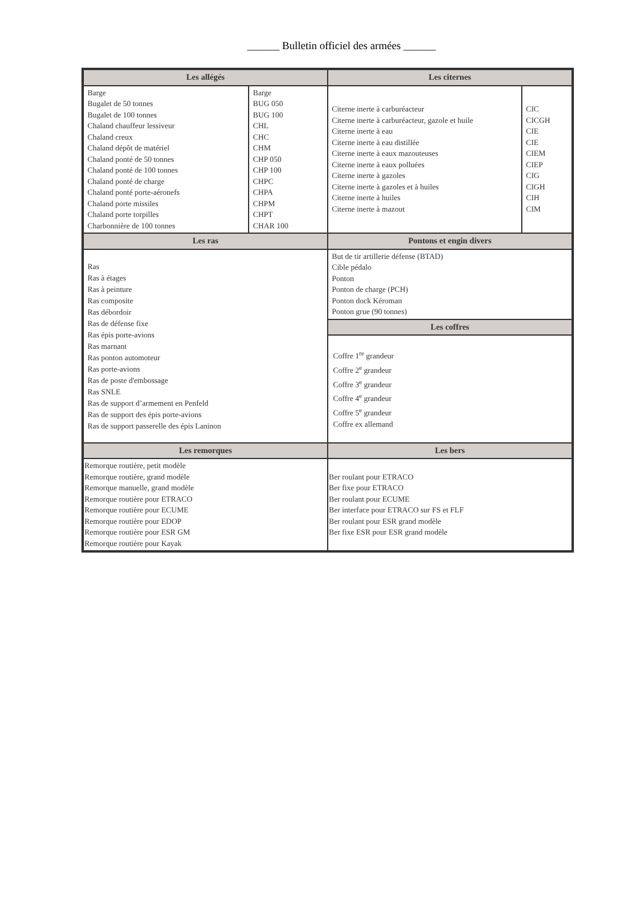______ Bulletin officiel des armées ______
| Les allégés | | Les citernes | |
| --- | --- | --- | --- |
| Barge Bugalet de 50 tonnes Bugalet de 100 tonnes Chaland chauffeur lessiveur Chaland creux Chaland dépôt de matériel Chaland ponté de 50 tonnes Chaland ponté de 100 tonnes Chaland ponté de charge Chaland ponté porte-aéronefs Chaland porte missiles Chaland porte torpilles Charbonnière de 100 tonnes | Barge BUG 050 BUG 100 CHL CHC CHM CHP 050 CHP 100 CHPC CHPA CHPM CHPT CHAR 100 | Citerne inerte à carburéacteur Citerne inerte à carburéacteur, gazole et huile Citerne inerte à eau Citerne inerte à eau distillée Citerne inerte à eaux mazouteuses Citerne inerte à eaux polluées Citerne inerte à gazoles Citerne inerte à gazoles et à huiles Citerne inerte à huiles Citerne inerte à mazout | CIC CICGH CIE CIE CIEM CIEP CIG CIGH CIH CIM |
| Les ras | | Pontons et engin divers | |
| Ras Ras à étages Ras à peinture Ras composite Ras débordoir Ras de défense fixe Ras épis porte-avions Ras marnant Ras ponton automoteur Ras porte-avions Ras de poste d'embossage Ras SNLE Ras de support d’armement en Penfeld Ras de support des épis porte-avions Ras de support passerelle des épis Laninon | | But de tir artillerie défense (BTAD) Cible pédalo Ponton Ponton de charge (PCH) Ponton dock Kéroman Ponton grue (90 tonnes) | |
| | | Les coffres | |
| | | Coffre 1<sup>re</sup> grandeur Coffre 2<sup>e</sup> grandeur Coffre 3<sup>e</sup> grandeur Coffre 4<sup>e</sup> grandeur Coffre 5<sup>e</sup> grandeur Coffre ex allemand | |
| Les remorques | | Les bers | |
| Remorque routière, petit modèle Remorque routière, grand modèle Remorque manuelle, grand modèle Remorque routière pour ETRACO Remorque routière pour ECUME Remorque routière pour EDOP Remorque routière pour ESR GM Remorque routière pour Kayak | | Ber roulant pour ETRACO Ber fixe pour ETRACO Ber roulant pour ECUME Ber interface pour ETRACO sur FS et FLF Ber roulant pour ESR grand modèle Ber fixe ESR pour ESR grand modèle | |